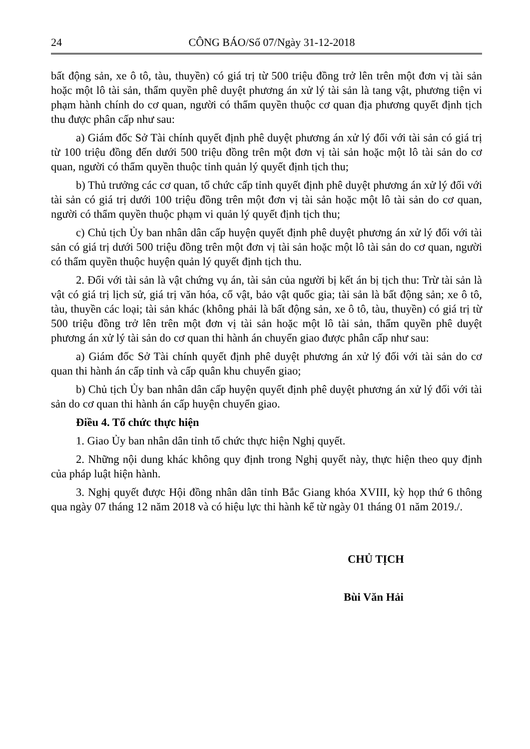24 CÔNG BÁO/Số 07/Ngày 31-12-2018
bất động sản, xe ô tô, tàu, thuyền) có giá trị từ 500 triệu đồng trở lên trên một đơn vị tài sản hoặc một lô tài sản, thẩm quyền phê duyệt phương án xử lý tài sản là tang vật, phương tiện vi phạm hành chính do cơ quan, người có thẩm quyền thuộc cơ quan địa phương quyết định tịch thu được phân cấp như sau:
a) Giám đốc Sở Tài chính quyết định phê duyệt phương án xử lý đối với tài sản có giá trị từ 100 triệu đồng đến dưới 500 triệu đồng trên một đơn vị tài sản hoặc một lô tài sản do cơ quan, người có thẩm quyền thuộc tỉnh quản lý quyết định tịch thu;
b) Thủ trưởng các cơ quan, tổ chức cấp tỉnh quyết định phê duyệt phương án xử lý đối với tài sản có giá trị dưới 100 triệu đồng trên một đơn vị tài sản hoặc một lô tài sản do cơ quan, người có thẩm quyền thuộc phạm vi quản lý quyết định tịch thu;
c) Chủ tịch Ủy ban nhân dân cấp huyện quyết định phê duyệt phương án xử lý đối với tài sản có giá trị dưới 500 triệu đồng trên một đơn vị tài sản hoặc một lô tài sản do cơ quan, người có thẩm quyền thuộc huyện quản lý quyết định tịch thu.
2. Đối với tài sản là vật chứng vụ án, tài sản của người bị kết án bị tịch thu: Trừ tài sản là vật có giá trị lịch sử, giá trị văn hóa, cổ vật, bảo vật quốc gia; tài sản là bất động sản; xe ô tô, tàu, thuyền các loại; tài sản khác (không phải là bất động sản, xe ô tô, tàu, thuyền) có giá trị từ 500 triệu đồng trở lên trên một đơn vị tài sản hoặc một lô tài sản, thẩm quyền phê duyệt phương án xử lý tài sản do cơ quan thi hành án chuyển giao được phân cấp như sau:
a) Giám đốc Sở Tài chính quyết định phê duyệt phương án xử lý đối với tài sản do cơ quan thi hành án cấp tỉnh và cấp quân khu chuyển giao;
b) Chủ tịch Ủy ban nhân dân cấp huyện quyết định phê duyệt phương án xử lý đối với tài sản do cơ quan thi hành án cấp huyện chuyển giao.
Điều 4. Tổ chức thực hiện
1. Giao Ủy ban nhân dân tỉnh tổ chức thực hiện Nghị quyết.
2. Những nội dung khác không quy định trong Nghị quyết này, thực hiện theo quy định của pháp luật hiện hành.
3. Nghị quyết được Hội đồng nhân dân tỉnh Bắc Giang khóa XVIII, kỳ họp thứ 6 thông qua ngày 07 tháng 12 năm 2018 và có hiệu lực thi hành kể từ ngày 01 tháng 01 năm 2019./.
CHỦ TỊCH
Bùi Văn Hải